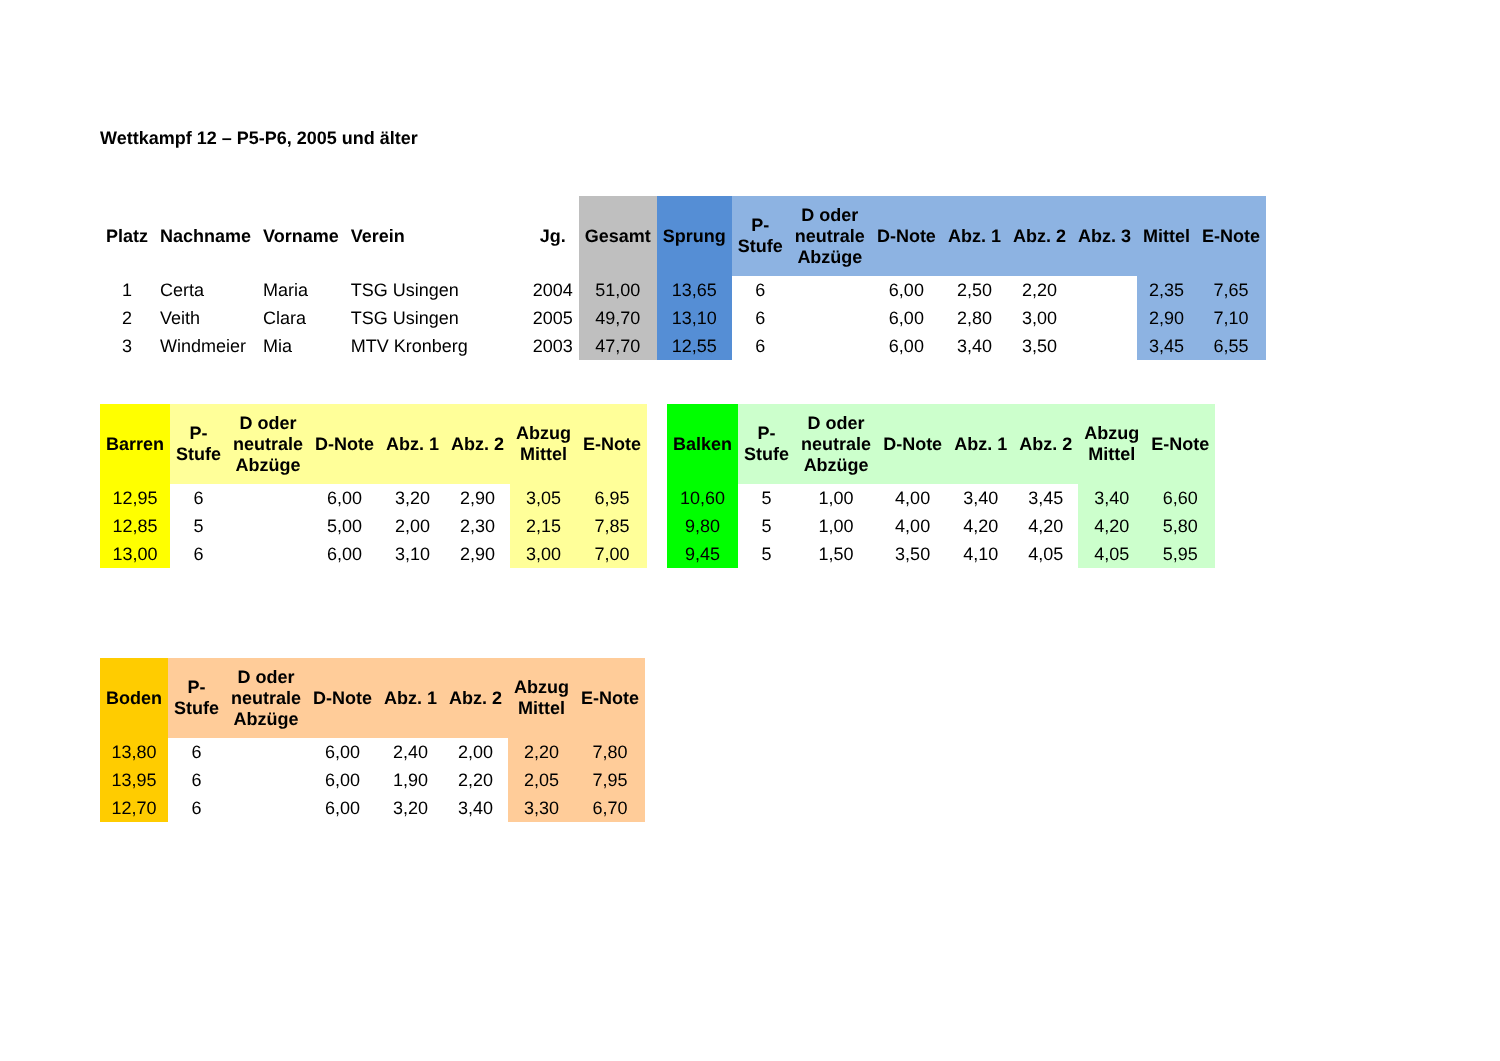Wettkampf 12 – P5-P6, 2005 und älter
| Platz | Nachname | Vorname | Verein | Jg. | Gesamt | Sprung | P- Stufe | D oder neutrale Abzüge | D-Note | Abz. 1 | Abz. 2 | Abz. 3 | Mittel | E-Note |
| --- | --- | --- | --- | --- | --- | --- | --- | --- | --- | --- | --- | --- | --- | --- |
| 1 | Certa | Maria | TSG Usingen | 2004 | 51,00 | 13,65 | 6 | | 6,00 | 2,50 | 2,20 | | 2,35 | 7,65 |
| 2 | Veith | Clara | TSG Usingen | 2005 | 49,70 | 13,10 | 6 | | 6,00 | 2,80 | 3,00 | | 2,90 | 7,10 |
| 3 | Windmeier | Mia | MTV Kronberg | 2003 | 47,70 | 12,55 | 6 | | 6,00 | 3,40 | 3,50 | | 3,45 | 6,55 |
| Barren | P- Stufe | D oder neutrale Abzüge | D-Note | Abz. 1 | Abz. 2 | Abzug Mittel | E-Note |
| --- | --- | --- | --- | --- | --- | --- | --- |
| 12,95 | 6 | | 6,00 | 3,20 | 2,90 | 3,05 | 6,95 |
| 12,85 | 5 | | 5,00 | 2,00 | 2,30 | 2,15 | 7,85 |
| 13,00 | 6 | | 6,00 | 3,10 | 2,90 | 3,00 | 7,00 |
| Balken | P- Stufe | D oder neutrale Abzüge | D-Note | Abz. 1 | Abz. 2 | Abzug Mittel | E-Note |
| --- | --- | --- | --- | --- | --- | --- | --- |
| 10,60 | 5 | 1,00 | 4,00 | 3,40 | 3,45 | 3,40 | 6,60 |
| 9,80 | 5 | 1,00 | 4,00 | 4,20 | 4,20 | 4,20 | 5,80 |
| 9,45 | 5 | 1,50 | 3,50 | 4,10 | 4,05 | 4,05 | 5,95 |
| Boden | P- Stufe | D oder neutrale Abzüge | D-Note | Abz. 1 | Abz. 2 | Abzug Mittel | E-Note |
| --- | --- | --- | --- | --- | --- | --- | --- |
| 13,80 | 6 | | 6,00 | 2,40 | 2,00 | 2,20 | 7,80 |
| 13,95 | 6 | | 6,00 | 1,90 | 2,20 | 2,05 | 7,95 |
| 12,70 | 6 | | 6,00 | 3,20 | 3,40 | 3,30 | 6,70 |